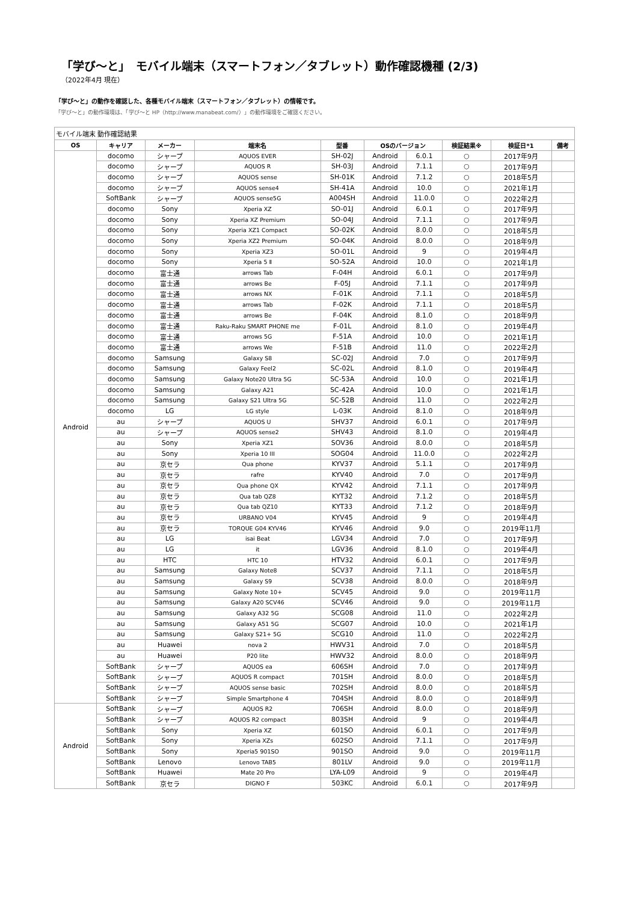「学び～と」　モバイル端末（スマートフォン／タブレット）動作確認機種 (2/3)
（2022年4月 現在）
「学び～と」の動作を確認した、各種モバイル端末（スマートフォン／タブレット）の情報です。
「学び～と」の動作環境は、「学び～と HP（http://www.manabeat.com/）」の動作環境をご確認ください。
モバイル端末 動作確認結果
| OS | キャリア | メーカー | 端末名 | 型番 | OSのバージョン | | 検証結果※ | 検証日*1 | 備考 |
| --- | --- | --- | --- | --- | --- | --- | --- | --- | --- |
| Android | docomo | シャープ | AQUOS EVER | SH-02J | Android | 6.0.1 | ○ | 2017年9月 | |
| | docomo | シャープ | AQUOS R | SH-03J | Android | 7.1.1 | ○ | 2017年9月 | |
| | docomo | シャープ | AQUOS sense | SH-01K | Android | 7.1.2 | ○ | 2018年5月 | |
| | docomo | シャープ | AQUOS sense4 | SH-41A | Android | 10.0 | ○ | 2021年1月 | |
| | SoftBank | シャープ | AQUOS sense5G | A004SH | Android | 11.0.0 | ○ | 2022年2月 | |
| | docomo | Sony | Xperia XZ | SO-01J | Android | 6.0.1 | ○ | 2017年9月 | |
| | docomo | Sony | Xperia XZ Premium | SO-04J | Android | 7.1.1 | ○ | 2017年9月 | |
| | docomo | Sony | Xperia XZ1 Compact | SO-02K | Android | 8.0.0 | ○ | 2018年5月 | |
| | docomo | Sony | Xperia XZ2 Premium | SO-04K | Android | 8.0.0 | ○ | 2018年9月 | |
| | docomo | Sony | Xperia XZ3 | SO-01L | Android | 9 | ○ | 2019年4月 | |
| | docomo | Sony | Xperia 5 Ⅱ | SO-52A | Android | 10.0 | ○ | 2021年1月 | |
| | docomo | 富士通 | arrows Tab | F-04H | Android | 6.0.1 | ○ | 2017年9月 | |
| | docomo | 富士通 | arrows Be | F-05J | Android | 7.1.1 | ○ | 2017年9月 | |
| | docomo | 富士通 | arrows NX | F-01K | Android | 7.1.1 | ○ | 2018年5月 | |
| | docomo | 富士通 | arrows Tab | F-02K | Android | 7.1.1 | ○ | 2018年5月 | |
| | docomo | 富士通 | arrows Be | F-04K | Android | 8.1.0 | ○ | 2018年9月 | |
| | docomo | 富士通 | Raku-Raku SMART PHONE me | F-01L | Android | 8.1.0 | ○ | 2019年4月 | |
| | docomo | 富士通 | arrows 5G | F-51A | Android | 10.0 | ○ | 2021年1月 | |
| | docomo | 富士通 | arrows We | F-51B | Android | 11.0 | ○ | 2022年2月 | |
| | docomo | Samsung | Galaxy S8 | SC-02J | Android | 7.0 | ○ | 2017年9月 | |
| | docomo | Samsung | Galaxy Feel2 | SC-02L | Android | 8.1.0 | ○ | 2019年4月 | |
| | docomo | Samsung | Galaxy Note20 Ultra 5G | SC-53A | Android | 10.0 | ○ | 2021年1月 | |
| | docomo | Samsung | Galaxy A21 | SC-42A | Android | 10.0 | ○ | 2021年1月 | |
| | docomo | Samsung | Galaxy S21 Ultra 5G | SC-52B | Android | 11.0 | ○ | 2022年2月 | |
| | docomo | LG | LG style | L-03K | Android | 8.1.0 | ○ | 2018年9月 | |
| | au | シャープ | AQUOS U | SHV37 | Android | 6.0.1 | ○ | 2017年9月 | |
| | au | シャープ | AQUOS sense2 | SHV43 | Android | 8.1.0 | ○ | 2019年4月 | |
| | au | Sony | Xperia XZ1 | SOV36 | Android | 8.0.0 | ○ | 2018年5月 | |
| | au | Sony | Xperia 10 III | SOG04 | Android | 11.0.0 | ○ | 2022年2月 | |
| | au | 京セラ | Qua phone | KYV37 | Android | 5.1.1 | ○ | 2017年9月 | |
| | au | 京セラ | rafre | KYV40 | Android | 7.0 | ○ | 2017年9月 | |
| | au | 京セラ | Qua phone QX | KYV42 | Android | 7.1.1 | ○ | 2017年9月 | |
| | au | 京セラ | Qua tab QZ8 | KYT32 | Android | 7.1.2 | ○ | 2018年5月 | |
| | au | 京セラ | Qua tab QZ10 | KYT33 | Android | 7.1.2 | ○ | 2018年9月 | |
| | au | 京セラ | URBANO V04 | KYV45 | Android | 9 | ○ | 2019年4月 | |
| | au | 京セラ | TORQUE G04 KYV46 | KYV46 | Android | 9.0 | ○ | 2019年11月 | |
| | au | LG | isai Beat | LGV34 | Android | 7.0 | ○ | 2017年9月 | |
| | au | LG | it | LGV36 | Android | 8.1.0 | ○ | 2019年4月 | |
| | au | HTC | HTC 10 | HTV32 | Android | 6.0.1 | ○ | 2017年9月 | |
| | au | Samsung | Galaxy Note8 | SCV37 | Android | 7.1.1 | ○ | 2018年5月 | |
| | au | Samsung | Galaxy S9 | SCV38 | Android | 8.0.0 | ○ | 2018年9月 | |
| | au | Samsung | Galaxy Note 10+ | SCV45 | Android | 9.0 | ○ | 2019年11月 | |
| | au | Samsung | Galaxy A20 SCV46 | SCV46 | Android | 9.0 | ○ | 2019年11月 | |
| | au | Samsung | Galaxy A32 5G | SCG08 | Android | 11.0 | ○ | 2022年2月 | |
| | au | Samsung | Galaxy A51 5G | SCG07 | Android | 10.0 | ○ | 2021年1月 | |
| | au | Samsung | Galaxy S21+ 5G | SCG10 | Android | 11.0 | ○ | 2022年2月 | |
| | au | Huawei | nova 2 | HWV31 | Android | 7.0 | ○ | 2018年5月 | |
| | au | Huawei | P20 lite | HWV32 | Android | 8.0.0 | ○ | 2018年9月 | |
| | SoftBank | シャープ | AQUOS ea | 606SH | Android | 7.0 | ○ | 2017年9月 | |
| | SoftBank | シャープ | AQUOS R compact | 701SH | Android | 8.0.0 | ○ | 2018年5月 | |
| | SoftBank | シャープ | AQUOS sense basic | 702SH | Android | 8.0.0 | ○ | 2018年5月 | |
| | SoftBank | シャープ | Simple Smartphone 4 | 704SH | Android | 8.0.0 | ○ | 2018年9月 | |
| Android | SoftBank | シャープ | AQUOS R2 | 706SH | Android | 8.0.0 | ○ | 2018年9月 | |
| | SoftBank | シャープ | AQUOS R2 compact | 803SH | Android | 9 | ○ | 2019年4月 | |
| | SoftBank | Sony | Xperia XZ | 601SO | Android | 6.0.1 | ○ | 2017年9月 | |
| | SoftBank | Sony | Xperia XZs | 602SO | Android | 7.1.1 | ○ | 2017年9月 | |
| | SoftBank | Sony | Xperia5 901SO | 901SO | Android | 9.0 | ○ | 2019年11月 | |
| | SoftBank | Lenovo | Lenovo TAB5 | 801LV | Android | 9.0 | ○ | 2019年11月 | |
| | SoftBank | Huawei | Mate 20 Pro | LYA-L09 | Android | 9 | ○ | 2019年4月 | |
| | SoftBank | 京セラ | DIGNO F | 503KC | Android | 6.0.1 | ○ | 2017年9月 | |